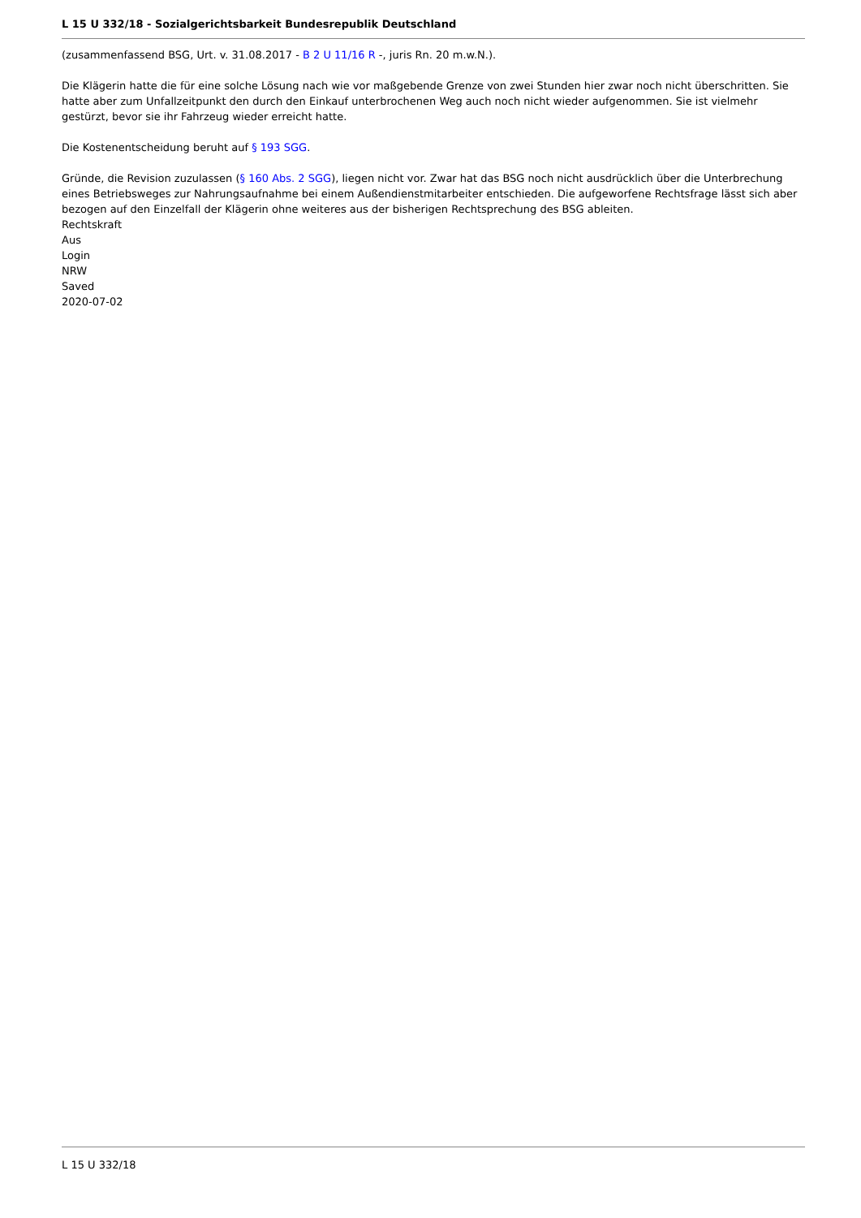L 15 U 332/18 - Sozialgerichtsbarkeit Bundesrepublik Deutschland
(zusammenfassend BSG, Urt. v. 31.08.2017 - B 2 U 11/16 R -, juris Rn. 20 m.w.N.).
Die Klägerin hatte die für eine solche Lösung nach wie vor maßgebende Grenze von zwei Stunden hier zwar noch nicht überschritten. Sie hatte aber zum Unfallzeitpunkt den durch den Einkauf unterbrochenen Weg auch noch nicht wieder aufgenommen. Sie ist vielmehr gestürzt, bevor sie ihr Fahrzeug wieder erreicht hatte.
Die Kostenentscheidung beruht auf § 193 SGG.
Gründe, die Revision zuzulassen (§ 160 Abs. 2 SGG), liegen nicht vor. Zwar hat das BSG noch nicht ausdrücklich über die Unterbrechung eines Betriebsweges zur Nahrungsaufnahme bei einem Außendienstmitarbeiter entschieden. Die aufgeworfene Rechtsfrage lässt sich aber bezogen auf den Einzelfall der Klägerin ohne weiteres aus der bisherigen Rechtsprechung des BSG ableiten.
Rechtskraft
Aus
Login
NRW
Saved
2020-07-02
L 15 U 332/18